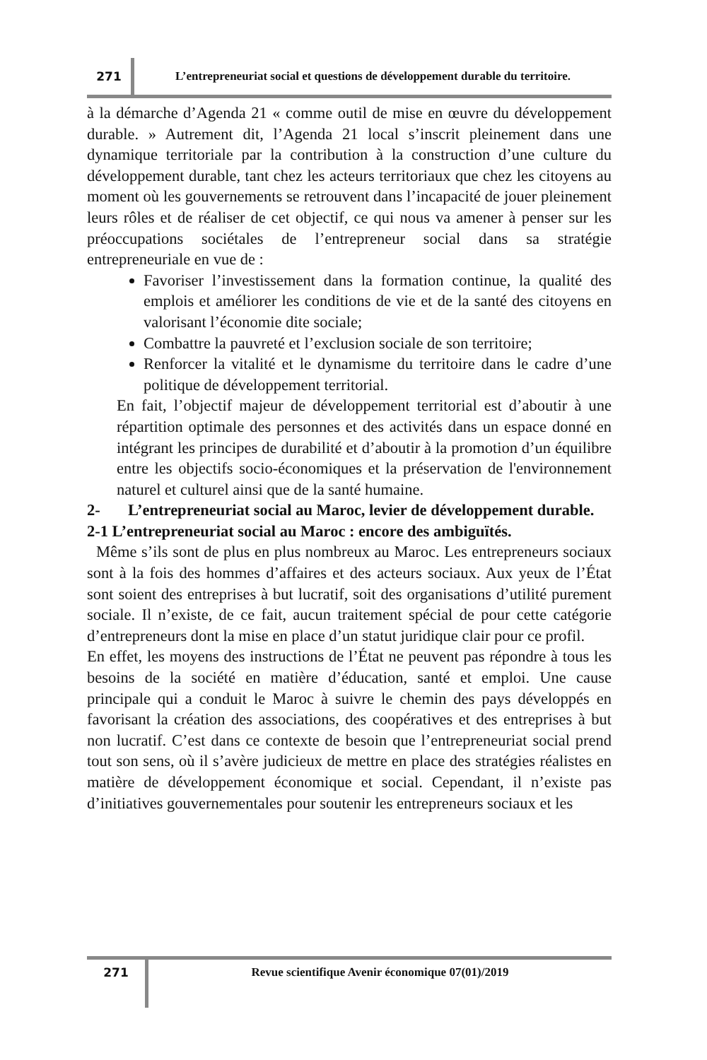271
L’entrepreneuriat social et questions de développement durable du territoire.
à la démarche d’Agenda 21 « comme outil de mise en œuvre du développement durable. » Autrement dit, l’Agenda 21 local s’inscrit pleinement dans une dynamique territoriale par la contribution à la construction d’une culture du développement durable, tant chez les acteurs territoriaux que chez les citoyens au moment où les gouvernements se retrouvent dans l’incapacité de jouer pleinement leurs rôles et de réaliser de cet objectif, ce qui nous va amener à penser sur les préoccupations sociétales de l’entrepreneur social dans sa stratégie entrepreneuriale en vue de :
Favoriser l’investissement dans la formation continue, la qualité des emplois et améliorer les conditions de vie et de la santé des citoyens en valorisant l’économie dite sociale;
Combattre la pauvreté et l’exclusion sociale de son territoire;
Renforcer la vitalité et le dynamisme du territoire dans le cadre d’une politique de développement territorial.
En fait, l’objectif majeur de développement territorial est d’aboutir à une répartition optimale des personnes et des activités dans un espace donné en intégrant les principes de durabilité et d’aboutir à la promotion d’un équilibre entre les objectifs socio-économiques et la préservation de l'environnement naturel et culturel ainsi que de la santé humaine.
2- L’entrepreneuriat social au Maroc, levier de développement durable.
2-1 L’entrepreneuriat social au Maroc : encore des ambiguïtés.
Même s’ils sont de plus en plus nombreux au Maroc. Les entrepreneurs sociaux sont à la fois des hommes d’affaires et des acteurs sociaux. Aux yeux de l’État sont soient des entreprises à but lucratif, soit des organisations d’utilité purement sociale. Il n’existe, de ce fait, aucun traitement spécial de pour cette catégorie d’entrepreneurs dont la mise en place d’un statut juridique clair pour ce profil.
En effet, les moyens des instructions de l’État ne peuvent pas répondre à tous les besoins de la société en matière d’éducation, santé et emploi. Une cause principale qui a conduit le Maroc à suivre le chemin des pays développés en favorisant la création des associations, des coopératives et des entreprises à but non lucratif. C’est dans ce contexte de besoin que l’entrepreneuriat social prend tout son sens, où il s’avère judicieux de mettre en place des stratégies réalistes en matière de développement économique et social. Cependant, il n’existe pas d’initiatives gouvernementales pour soutenir les entrepreneurs sociaux et les
271
Revue scientifique Avenir économique 07(01)/2019